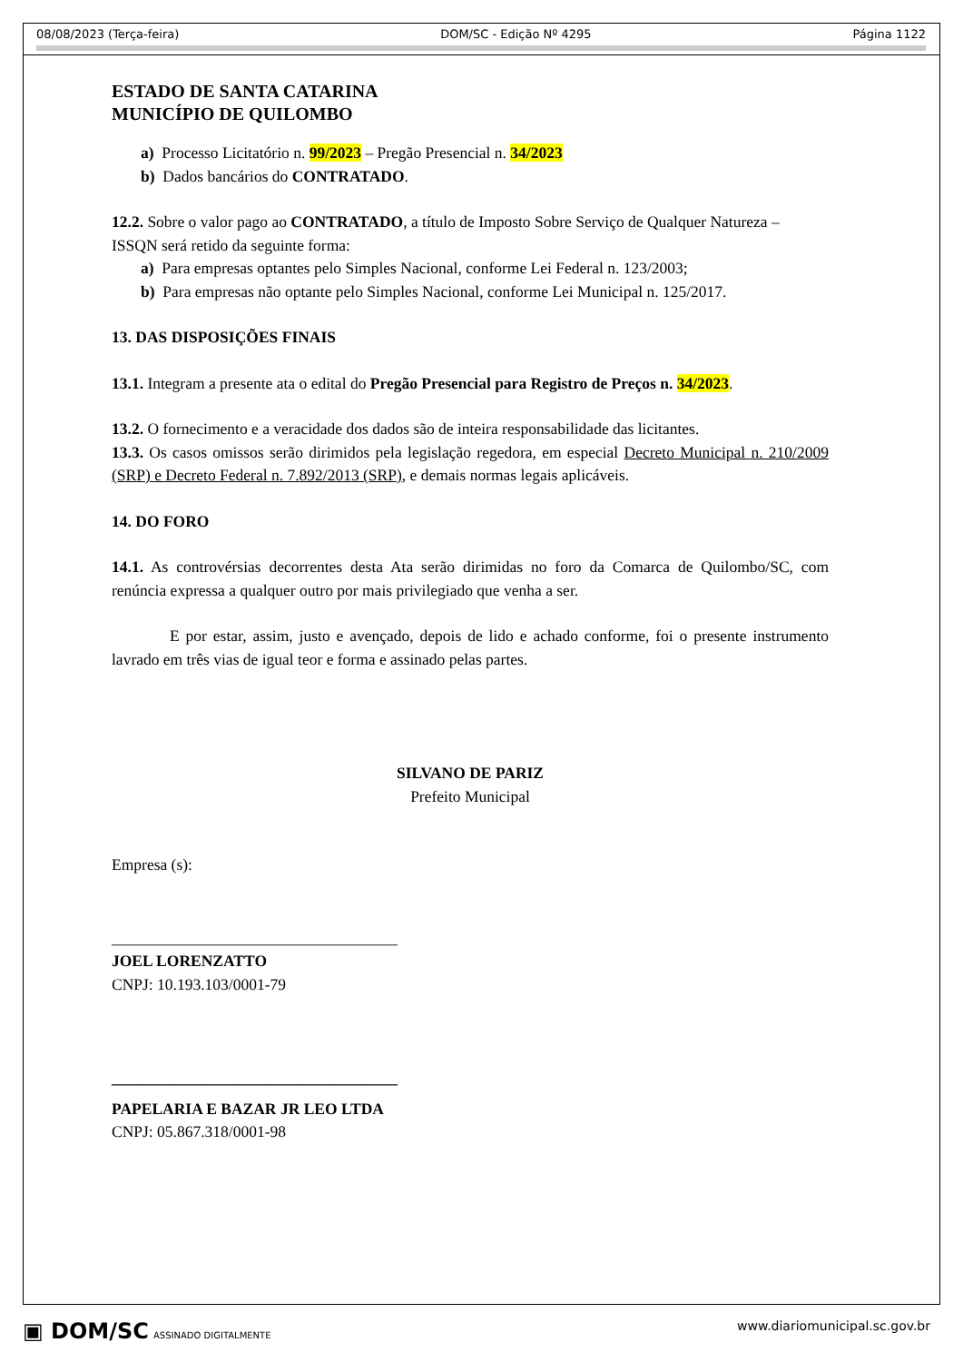08/08/2023 (Terça-feira) DOM/SC - Edição Nº 4295 Página 1122
ESTADO DE SANTA CATARINA
MUNICÍPIO DE QUILOMBO
a) Processo Licitatório n. 99/2023 – Pregão Presencial n. 34/2023
b) Dados bancários do CONTRATADO.
12.2. Sobre o valor pago ao CONTRATADO, a título de Imposto Sobre Serviço de Qualquer Natureza – ISSQN será retido da seguinte forma:
a) Para empresas optantes pelo Simples Nacional, conforme Lei Federal n. 123/2003;
b) Para empresas não optante pelo Simples Nacional, conforme Lei Municipal n. 125/2017.
13. DAS DISPOSIÇÕES FINAIS
13.1. Integram a presente ata o edital do Pregão Presencial para Registro de Preços n. 34/2023.
13.2. O fornecimento e a veracidade dos dados são de inteira responsabilidade das licitantes.
13.3. Os casos omissos serão dirimidos pela legislação regedora, em especial Decreto Municipal n. 210/2009 (SRP) e Decreto Federal n. 7.892/2013 (SRP), e demais normas legais aplicáveis.
14. DO FORO
14.1. As controvérsias decorrentes desta Ata serão dirimidas no foro da Comarca de Quilombo/SC, com renúncia expressa a qualquer outro por mais privilegiado que venha a ser.
E por estar, assim, justo e avençado, depois de lido e achado conforme, foi o presente instrumento lavrado em três vias de igual teor e forma e assinado pelas partes.
SILVANO DE PARIZ
Prefeito Municipal
Empresa (s):
____________________________________
JOEL LORENZATTO
CNPJ: 10.193.103/0001-79
____________________________________
PAPELARIA E BAZAR JR LEO LTDA
CNPJ: 05.867.318/0001-98
▣ DOM/SC ASSINADO DIGITALMENTE www.diariomunicipal.sc.gov.br